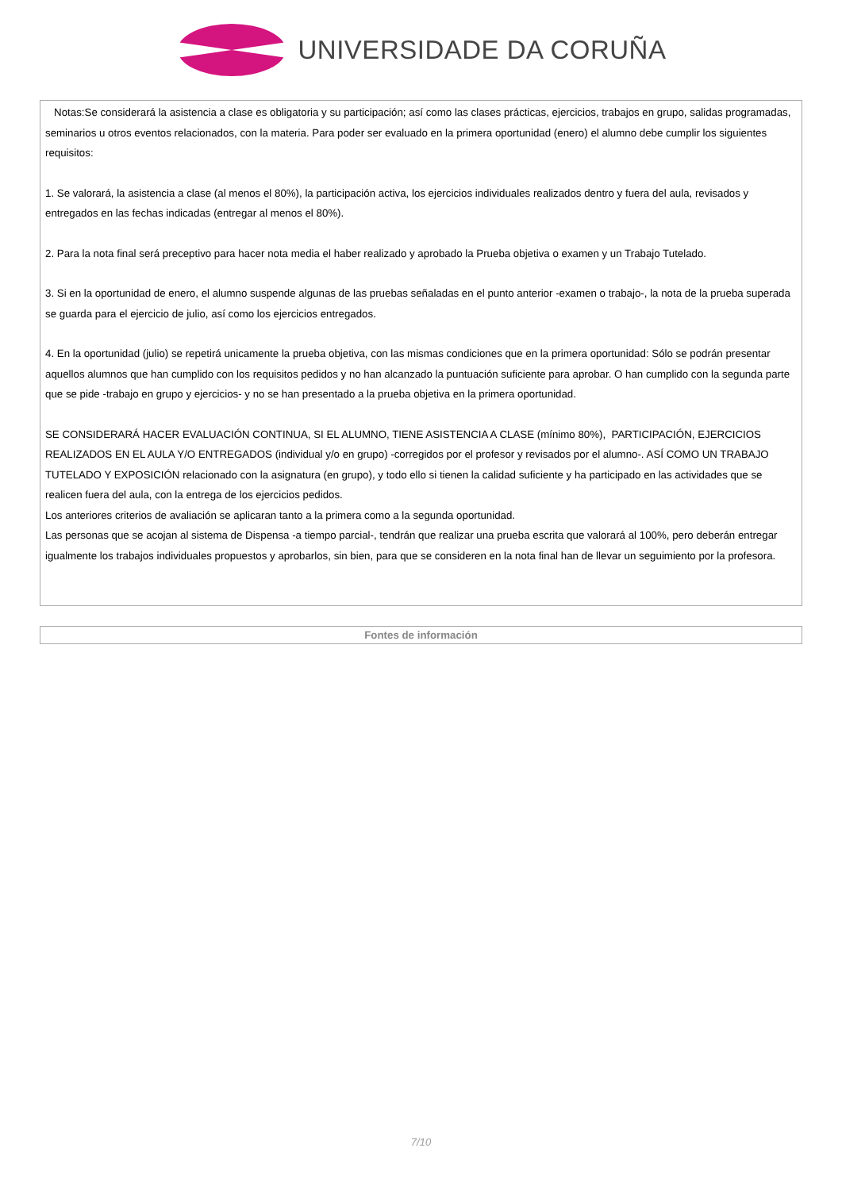UNIVERSIDADE DA CORUÑA
Notas:Se considerará la asistencia a clase es obligatoria y su participación; así como las clases prácticas, ejercicios, trabajos en grupo, salidas programadas, seminarios u otros eventos relacionados, con la materia. Para poder ser evaluado en la primera oportunidad (enero) el alumno debe cumplir los siguientes requisitos:
1. Se valorará, la asistencia a clase (al menos el 80%), la participación activa, los ejercicios individuales realizados dentro y fuera del aula, revisados y entregados en las fechas indicadas (entregar al menos el 80%).
2. Para la nota final será preceptivo para hacer nota media el haber realizado y aprobado la Prueba objetiva o examen y un Trabajo Tutelado.
3. Si en la oportunidad de enero, el alumno suspende algunas de las pruebas señaladas en el punto anterior -examen o trabajo-, la nota de la prueba superada se guarda para el ejercicio de julio, así como los ejercicios entregados.
4. En la oportunidad (julio) se repetirá unicamente la prueba objetiva, con las mismas condiciones que en la primera oportunidad: Sólo se podrán presentar aquellos alumnos que han cumplido con los requisitos pedidos y no han alcanzado la puntuación suficiente para aprobar. O han cumplido con la segunda parte que se pide -trabajo en grupo y ejercicios- y no se han presentado a la prueba objetiva en la primera oportunidad.
SE CONSIDERARÁ HACER EVALUACIÓN CONTINUA, SI EL ALUMNO, TIENE ASISTENCIA A CLASE (mínimo 80%), PARTICIPACIÓN, EJERCICIOS REALIZADOS EN EL AULA Y/O ENTREGADOS (individual y/o en grupo) -corregidos por el profesor y revisados por el alumno-. ASÍ COMO UN TRABAJO TUTELADO Y EXPOSICIÓN relacionado con la asignatura (en grupo), y todo ello si tienen la calidad suficiente y ha participado en las actividades que se realicen fuera del aula, con la entrega de los ejercicios pedidos.
Los anteriores criterios de avaliación se aplicaran tanto a la primera como a la segunda oportunidad.
Las personas que se acojan al sistema de Dispensa -a tiempo parcial-, tendrán que realizar una prueba escrita que valorará al 100%, pero deberán entregar igualmente los trabajos individuales propuestos y aprobarlos, sin bien, para que se consideren en la nota final han de llevar un seguimiento por la profesora.
Fontes de información
7/10